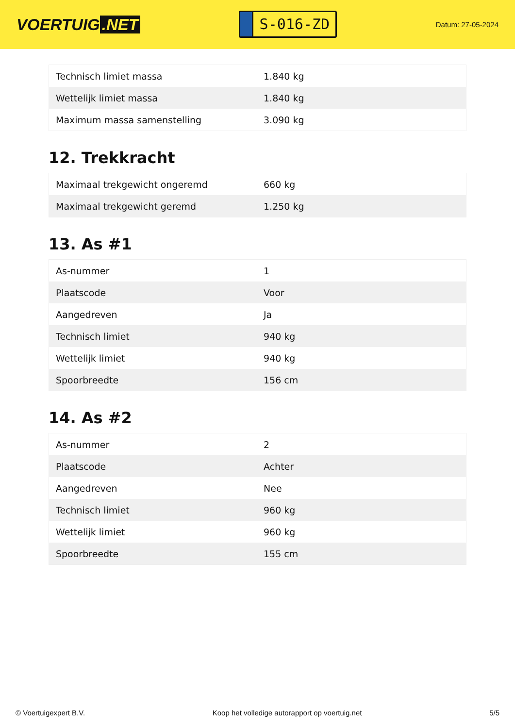VOERTUIG.NET
S-016-ZD
Datum: 27-05-2024
| Technisch limiet massa | 1.840 kg |
| Wettelijk limiet massa | 1.840 kg |
| Maximum massa samenstelling | 3.090 kg |
12. Trekkracht
| Maximaal trekgewicht ongeremd | 660 kg |
| Maximaal trekgewicht geremd | 1.250 kg |
13. As #1
| As-nummer | 1 |
| Plaatscode | Voor |
| Aangedreven | Ja |
| Technisch limiet | 940 kg |
| Wettelijk limiet | 940 kg |
| Spoorbreedte | 156 cm |
14. As #2
| As-nummer | 2 |
| Plaatscode | Achter |
| Aangedreven | Nee |
| Technisch limiet | 960 kg |
| Wettelijk limiet | 960 kg |
| Spoorbreedte | 155 cm |
© Voertuigexpert B.V. Koop het volledige autorapport op voertuig.net 5/5